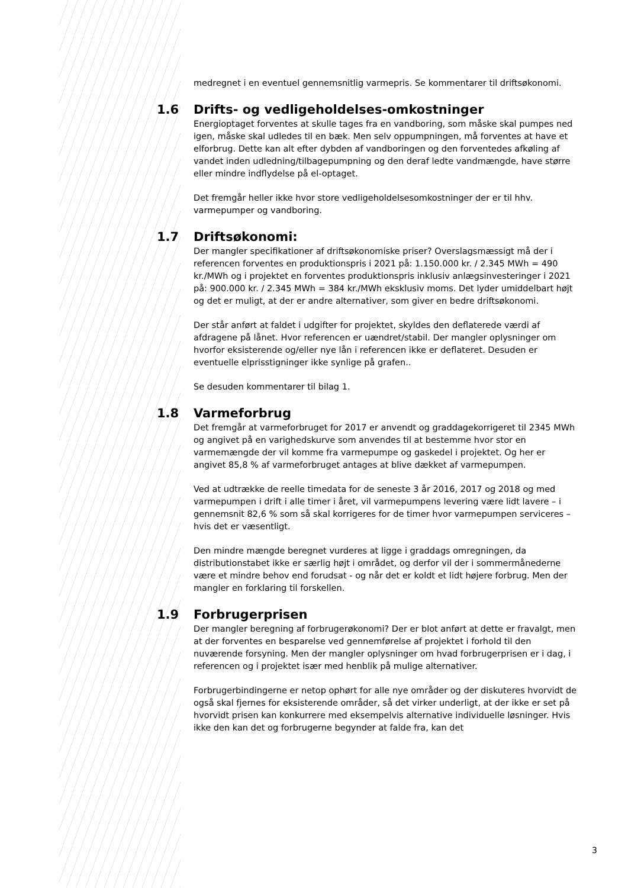medregnet i en eventuel gennemsnitlig varmepris. Se kommentarer til driftsøkonomi.
1.6 Drifts- og vedligeholdelses-omkostninger
Energioptaget forventes at skulle tages fra en vandboring, som måske skal pumpes ned igen, måske skal udledes til en bæk. Men selv oppumpningen, må forventes at have et elforbrug. Dette kan alt efter dybden af vandboringen og den forventedes afkøling af vandet inden udledning/tilbagepumpning og den deraf ledte vandmængde, have større eller mindre indflydelse på el-optaget.
Det fremgår heller ikke hvor store vedligeholdelsesomkostninger der er til hhv. varmepumper og vandboring.
1.7 Driftsøkonomi:
Der mangler specifikationer af driftsøkonomiske priser? Overslagsmæssigt må der i referencen forventes en produktionspris i 2021 på: 1.150.000 kr. / 2.345 MWh = 490 kr./MWh og i projektet en forventes produktionspris inklusiv anlægsinvesteringer i 2021 på: 900.000 kr. / 2.345 MWh = 384 kr./MWh eksklusiv moms. Det lyder umiddelbart højt og det er muligt, at der er andre alternativer, som giver en bedre driftsøkonomi.
Der står anført at faldet i udgifter for projektet, skyldes den deflaterede værdi af afdragene på lånet. Hvor referencen er uændret/stabil. Der mangler oplysninger om hvorfor eksisterende og/eller nye lån i referencen ikke er deflateret. Desuden er eventuelle elprisstigninger ikke synlige på grafen..
Se desuden kommentarer til bilag 1.
1.8 Varmeforbrug
Det fremgår at varmeforbruget for 2017 er anvendt og graddagekorrigeret til 2345 MWh og angivet på en varighedskurve som anvendes til at bestemme hvor stor en varmemængde der vil komme fra varmepumpe og gaskedel i projektet. Og her er angivet 85,8 % af varmeforbruget antages at blive dækket af varmepumpen.
Ved at udtrække de reelle timedata for de seneste 3 år 2016, 2017 og 2018 og med varmepumpen i drift i alle timer i året, vil varmepumpens levering være lidt lavere – i gennemsnit 82,6 % som så skal korrigeres for de timer hvor varmepumpen serviceres – hvis det er væsentligt.
Den mindre mængde beregnet vurderes at ligge i graddags omregningen, da distributionstabet ikke er særlig højt i området, og derfor vil der i sommermånederne være et mindre behov end forudsat - og når det er koldt et lidt højere forbrug. Men der mangler en forklaring til forskellen.
1.9 Forbrugerprisen
Der mangler beregning af forbrugerøkonomi? Der er blot anført at dette er fravalgt, men at der forventes en besparelse ved gennemførelse af projektet i forhold til den nuværende forsyning. Men der mangler oplysninger om hvad forbrugerprisen er i dag, i referencen og i projektet især med henblik på mulige alternativer.
Forbrugerbindingerne er netop ophørt for alle nye områder og der diskuteres hvorvidt de også skal fjernes for eksisterende områder, så det virker underligt, at der ikke er set på hvorvidt prisen kan konkurrere med eksempelvis alternative individuelle løsninger. Hvis ikke den kan det og forbrugerne begynder at falde fra, kan det
3